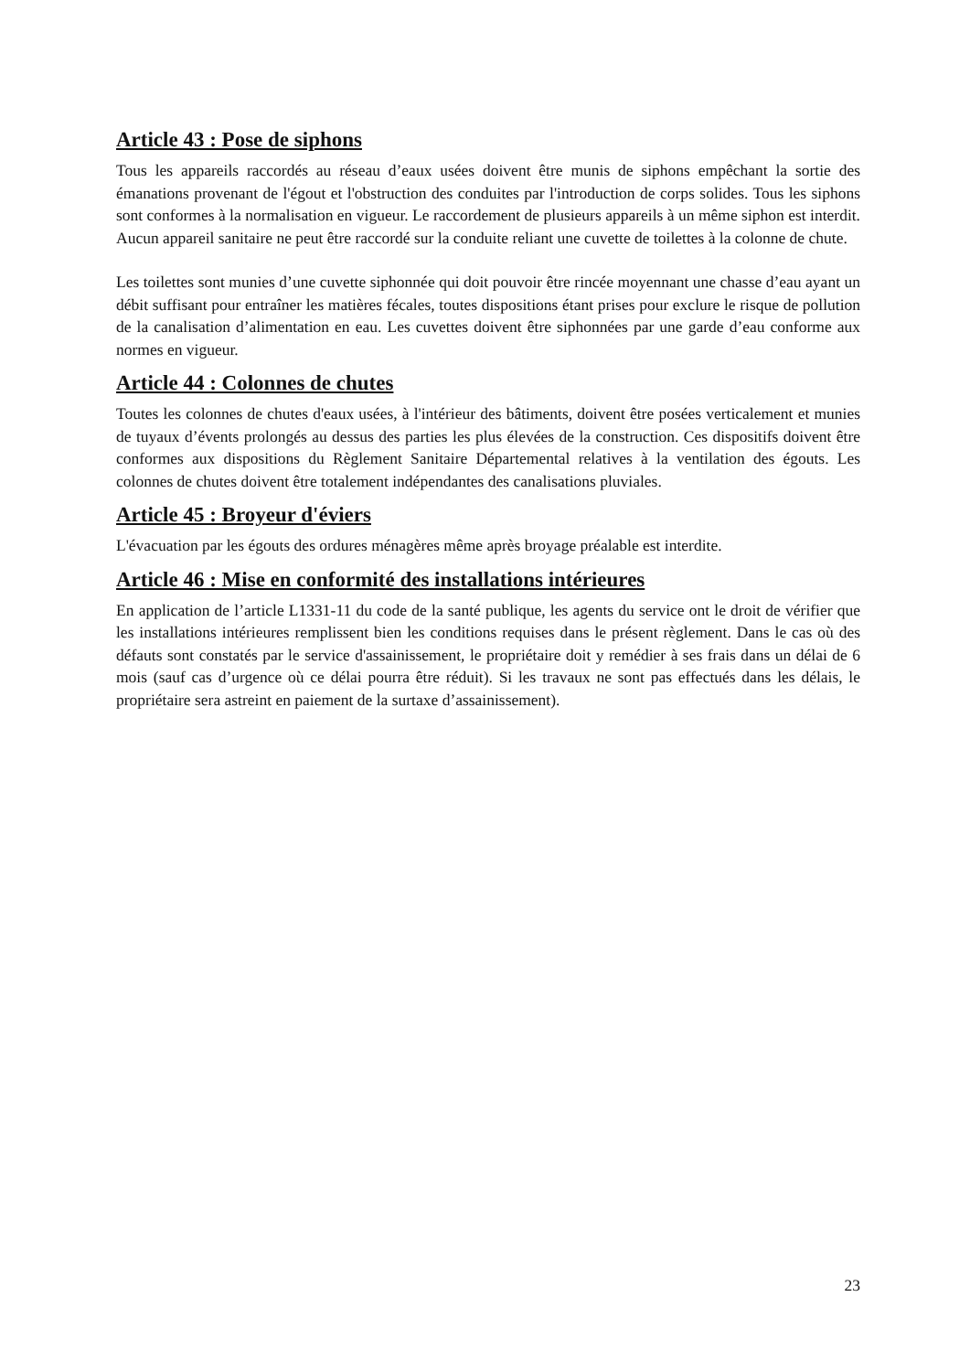Article 43 : Pose de siphons
Tous les appareils raccordés au réseau d’eaux usées doivent être munis de siphons empêchant la sortie des émanations provenant de l'égout et l'obstruction des conduites par l'introduction de corps solides. Tous les siphons sont conformes à la normalisation en vigueur. Le raccordement de plusieurs appareils à un même siphon est interdit. Aucun appareil sanitaire ne peut être raccordé sur la conduite reliant une cuvette de toilettes à la colonne de chute.
Les toilettes sont munies d’une cuvette siphonnée qui doit pouvoir être rincée moyennant une chasse d’eau ayant un débit suffisant pour entraîner les matières fécales, toutes dispositions étant prises pour exclure le risque de pollution de la canalisation d’alimentation en eau. Les cuvettes doivent être siphonnées par une garde d’eau conforme aux normes en vigueur.
Article 44 : Colonnes de chutes
Toutes les colonnes de chutes d'eaux usées, à l'intérieur des bâtiments, doivent être posées verticalement et munies de tuyaux d’évents prolongés au dessus des parties les plus élevées de la construction. Ces dispositifs doivent être conformes aux dispositions du Règlement Sanitaire Départemental relatives à la ventilation des égouts. Les colonnes de chutes doivent être totalement indépendantes des canalisations pluviales.
Article 45 : Broyeur d'éviers
L'évacuation par les égouts des ordures ménagères même après broyage préalable est interdite.
Article 46 : Mise en conformité des installations intérieures
En application de l’article L1331-11 du code de la santé publique, les agents du service ont le droit de vérifier que les installations intérieures remplissent bien les conditions requises dans le présent règlement. Dans le cas où des défauts sont constatés par le service d'assainissement, le propriétaire doit y remédier à ses frais dans un délai de 6 mois (sauf cas d’urgence où ce délai pourra être réduit). Si les travaux ne sont pas effectués dans les délais, le propriétaire sera astreint en paiement de la surtaxe d’assainissement).
23